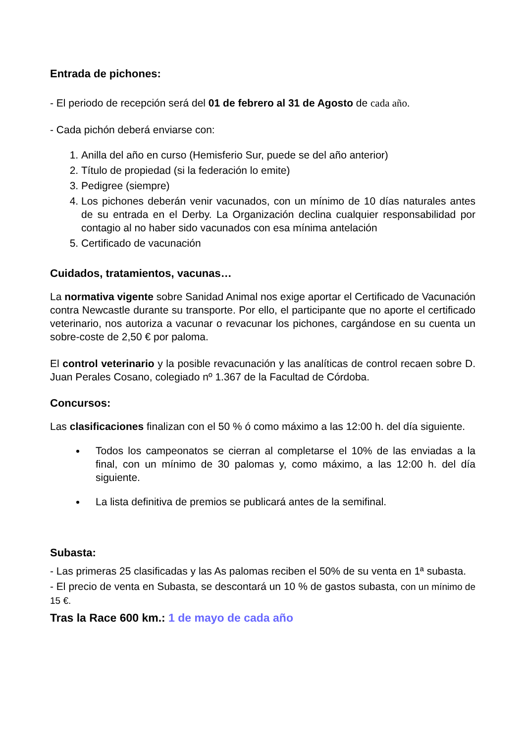Entrada de pichones:
- El periodo de recepción será del 01 de febrero al 31 de Agosto de cada año.
- Cada pichón deberá enviarse con:
1. Anilla del año en curso (Hemisferio Sur, puede se del año anterior)
2. Título de propiedad (si la federación lo emite)
3. Pedigree (siempre)
4. Los pichones deberán venir vacunados, con un mínimo de 10 días naturales antes de su entrada en el Derby. La Organización declina cualquier responsabilidad por contagio al no haber sido vacunados con esa mínima antelación
5. Certificado de vacunación
Cuidados, tratamientos, vacunas…
La normativa vigente sobre Sanidad Animal nos exige aportar el Certificado de Vacunación contra Newcastle durante su transporte. Por ello, el participante que no aporte el certificado veterinario, nos autoriza a vacunar o revacunar los pichones, cargándose en su cuenta un sobre-coste de 2,50 € por paloma.
El control veterinario y la posible revacunación y las analíticas de control recaen sobre D. Juan Perales Cosano, colegiado nº 1.367 de la Facultad de Córdoba.
Concursos:
Las clasificaciones finalizan con el 50 % ó como máximo a las 12:00 h. del día siguiente.
Todos los campeonatos se cierran al completarse el 10% de las enviadas a la final, con un mínimo de 30 palomas y, como máximo, a las 12:00 h. del día siguiente.
La lista definitiva de premios se publicará antes de la semifinal.
Subasta:
- Las primeras 25 clasificadas y las As palomas reciben el 50% de su venta en 1ª subasta.
- El precio de venta en Subasta, se descontará un 10 % de gastos subasta, con un mínimo de 15 €.
Tras la Race 600 km.: 1 de mayo de cada año